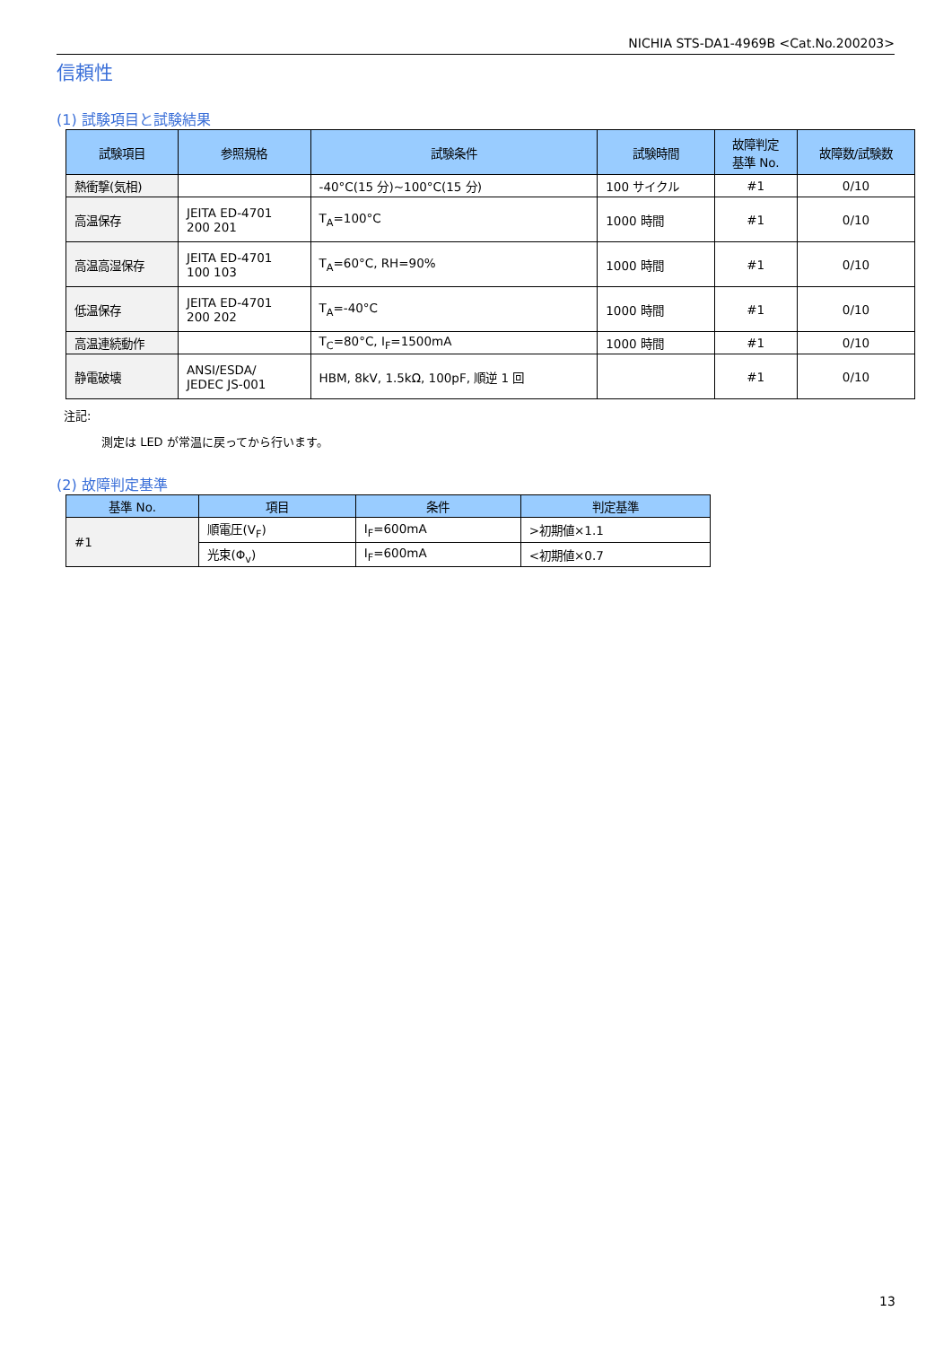NICHIA STS-DA1-4969B <Cat.No.200203>
信頼性
(1) 試験項目と試験結果
| 試験項目 | 参照規格 | 試験条件 | 試験時間 | 故障判定 基準 No. | 故障数/試験数 |
| --- | --- | --- | --- | --- | --- |
| 熱衝撃(気相) | | -40°C(15 分)~100°C(15 分) | 100 サイクル | #1 | 0/10 |
| 高温保存 | JEITA ED-4701 200 201 | T<sub>A</sub>=100°C | 1000 時間 | #1 | 0/10 |
| 高温高湿保存 | JEITA ED-4701 100 103 | T<sub>A</sub>=60°C, RH=90% | 1000 時間 | #1 | 0/10 |
| 低温保存 | JEITA ED-4701 200 202 | T<sub>A</sub>=-40°C | 1000 時間 | #1 | 0/10 |
| 高温連続動作 | | T<sub>C</sub>=80°C, I<sub>F</sub>=1500mA | 1000 時間 | #1 | 0/10 |
| 静電破壊 | ANSI/ESDA/ JEDEC JS-001 | HBM, 8kV, 1.5kΩ, 100pF, 順逆 1 回 | | #1 | 0/10 |
注記:
測定は LED が常温に戻ってから行います。
(2) 故障判定基準
| 基準 No. | 項目 | 条件 | 判定基準 |
| --- | --- | --- | --- |
| #1 | 順電圧(V<sub>F</sub>) | I<sub>F</sub>=600mA | >初期値×1.1 |
| | 光束(Φ<sub>v</sub>) | I<sub>F</sub>=600mA | <初期値×0.7 |
13